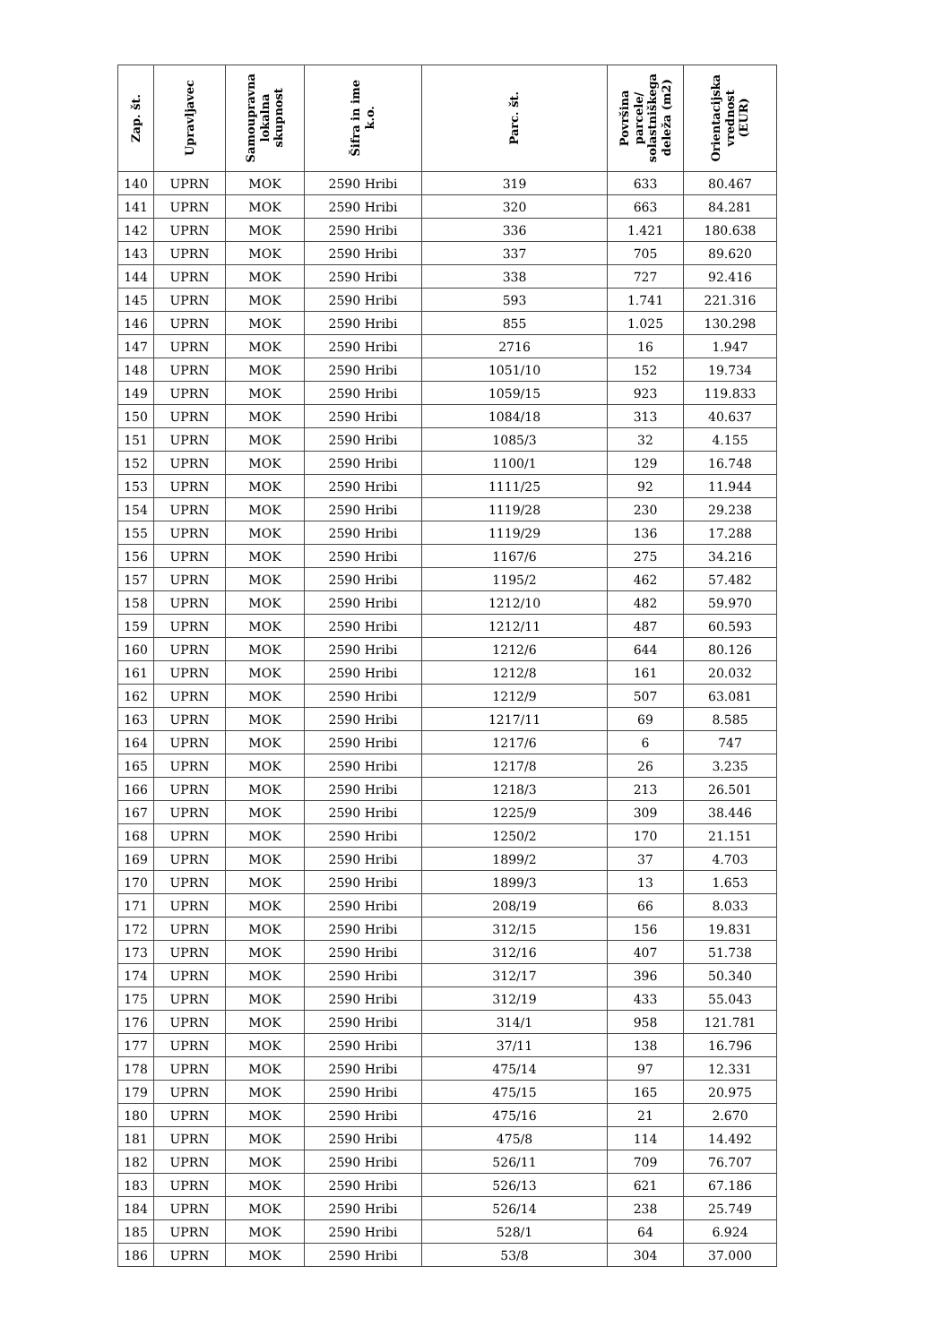| Zap. št. | Upravljavec | Samoupravna lokalna skupnost | Šifra in ime k.o. | Parc. št. | Površina parcele/ solastniškega deleža (m2) | Orientacijska vrednost (EUR) |
| --- | --- | --- | --- | --- | --- | --- |
| 140 | UPRN | MOK | 2590 Hribi | 319 | 633 | 80.467 |
| 141 | UPRN | MOK | 2590 Hribi | 320 | 663 | 84.281 |
| 142 | UPRN | MOK | 2590 Hribi | 336 | 1.421 | 180.638 |
| 143 | UPRN | MOK | 2590 Hribi | 337 | 705 | 89.620 |
| 144 | UPRN | MOK | 2590 Hribi | 338 | 727 | 92.416 |
| 145 | UPRN | MOK | 2590 Hribi | 593 | 1.741 | 221.316 |
| 146 | UPRN | MOK | 2590 Hribi | 855 | 1.025 | 130.298 |
| 147 | UPRN | MOK | 2590 Hribi | 2716 | 16 | 1.947 |
| 148 | UPRN | MOK | 2590 Hribi | 1051/10 | 152 | 19.734 |
| 149 | UPRN | MOK | 2590 Hribi | 1059/15 | 923 | 119.833 |
| 150 | UPRN | MOK | 2590 Hribi | 1084/18 | 313 | 40.637 |
| 151 | UPRN | MOK | 2590 Hribi | 1085/3 | 32 | 4.155 |
| 152 | UPRN | MOK | 2590 Hribi | 1100/1 | 129 | 16.748 |
| 153 | UPRN | MOK | 2590 Hribi | 1111/25 | 92 | 11.944 |
| 154 | UPRN | MOK | 2590 Hribi | 1119/28 | 230 | 29.238 |
| 155 | UPRN | MOK | 2590 Hribi | 1119/29 | 136 | 17.288 |
| 156 | UPRN | MOK | 2590 Hribi | 1167/6 | 275 | 34.216 |
| 157 | UPRN | MOK | 2590 Hribi | 1195/2 | 462 | 57.482 |
| 158 | UPRN | MOK | 2590 Hribi | 1212/10 | 482 | 59.970 |
| 159 | UPRN | MOK | 2590 Hribi | 1212/11 | 487 | 60.593 |
| 160 | UPRN | MOK | 2590 Hribi | 1212/6 | 644 | 80.126 |
| 161 | UPRN | MOK | 2590 Hribi | 1212/8 | 161 | 20.032 |
| 162 | UPRN | MOK | 2590 Hribi | 1212/9 | 507 | 63.081 |
| 163 | UPRN | MOK | 2590 Hribi | 1217/11 | 69 | 8.585 |
| 164 | UPRN | MOK | 2590 Hribi | 1217/6 | 6 | 747 |
| 165 | UPRN | MOK | 2590 Hribi | 1217/8 | 26 | 3.235 |
| 166 | UPRN | MOK | 2590 Hribi | 1218/3 | 213 | 26.501 |
| 167 | UPRN | MOK | 2590 Hribi | 1225/9 | 309 | 38.446 |
| 168 | UPRN | MOK | 2590 Hribi | 1250/2 | 170 | 21.151 |
| 169 | UPRN | MOK | 2590 Hribi | 1899/2 | 37 | 4.703 |
| 170 | UPRN | MOK | 2590 Hribi | 1899/3 | 13 | 1.653 |
| 171 | UPRN | MOK | 2590 Hribi | 208/19 | 66 | 8.033 |
| 172 | UPRN | MOK | 2590 Hribi | 312/15 | 156 | 19.831 |
| 173 | UPRN | MOK | 2590 Hribi | 312/16 | 407 | 51.738 |
| 174 | UPRN | MOK | 2590 Hribi | 312/17 | 396 | 50.340 |
| 175 | UPRN | MOK | 2590 Hribi | 312/19 | 433 | 55.043 |
| 176 | UPRN | MOK | 2590 Hribi | 314/1 | 958 | 121.781 |
| 177 | UPRN | MOK | 2590 Hribi | 37/11 | 138 | 16.796 |
| 178 | UPRN | MOK | 2590 Hribi | 475/14 | 97 | 12.331 |
| 179 | UPRN | MOK | 2590 Hribi | 475/15 | 165 | 20.975 |
| 180 | UPRN | MOK | 2590 Hribi | 475/16 | 21 | 2.670 |
| 181 | UPRN | MOK | 2590 Hribi | 475/8 | 114 | 14.492 |
| 182 | UPRN | MOK | 2590 Hribi | 526/11 | 709 | 76.707 |
| 183 | UPRN | MOK | 2590 Hribi | 526/13 | 621 | 67.186 |
| 184 | UPRN | MOK | 2590 Hribi | 526/14 | 238 | 25.749 |
| 185 | UPRN | MOK | 2590 Hribi | 528/1 | 64 | 6.924 |
| 186 | UPRN | MOK | 2590 Hribi | 53/8 | 304 | 37.000 |